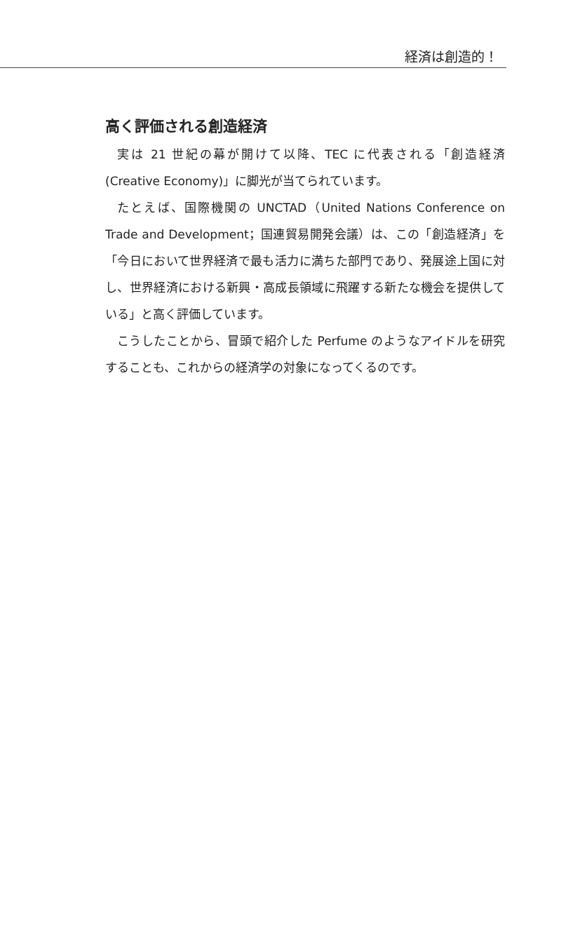経済は創造的！
高く評価される創造経済
実は 21 世紀の幕が開けて以降、TEC に代表される「創造経済(Creative Economy)」に脚光が当てられています。
たとえば、国際機関の UNCTAD（United Nations Conference on Trade and Development；国連貿易開発会議）は、この「創造経済」を「今日において世界経済で最も活力に満ちた部門であり、発展途上国に対し、世界経済における新興・高成長領域に飛躍する新たな機会を提供している」と高く評価しています。
こうしたことから、冒頭で紹介した Perfume のようなアイドルを研究することも、これからの経済学の対象になってくるのです。